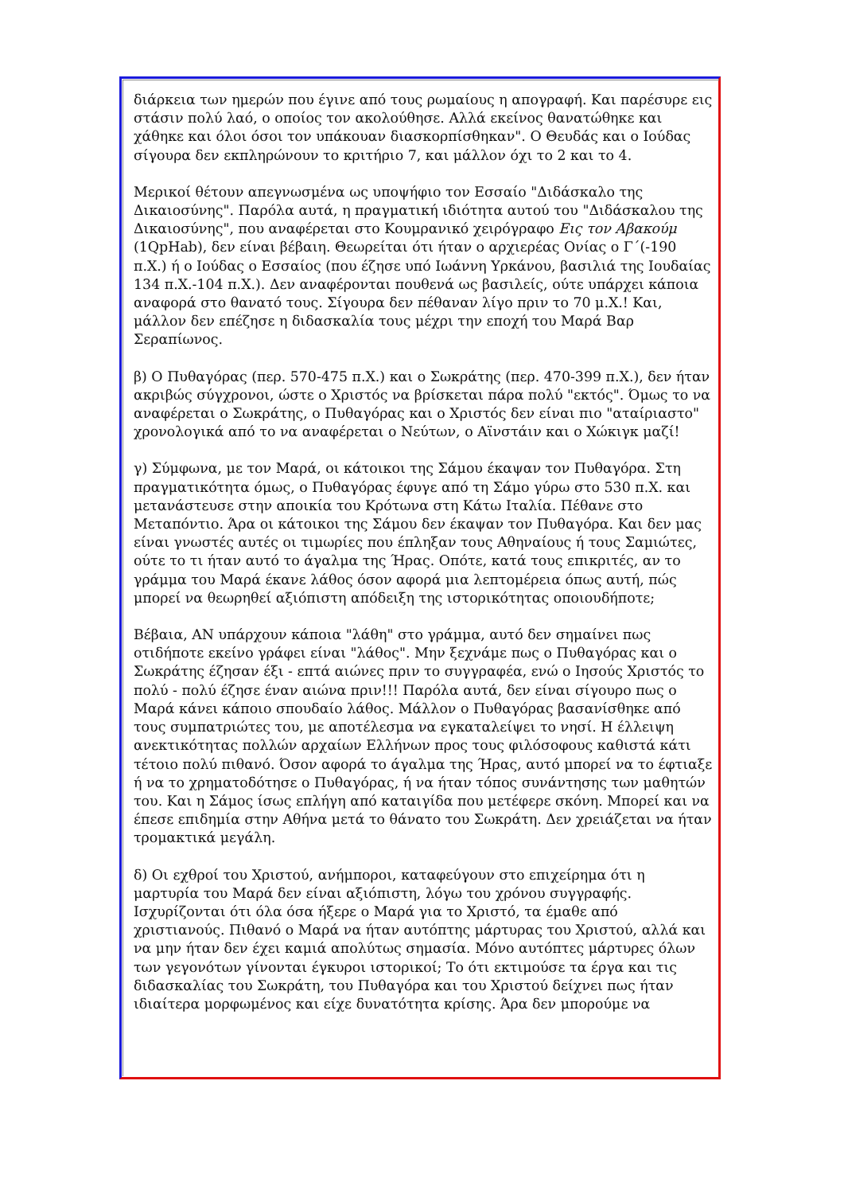διάρκεια των ημερών που έγινε από τους ρωμαίους η απογραφή. Και παρέσυρε εις στάσιν πολύ λαό, ο οποίος τον ακολούθησε. Αλλά εκείνος θανατώθηκε και χάθηκε και όλοι όσοι τον υπάκουαν διασκορπίσθηκαν". Ο Θευδάς και ο Ιούδας σίγουρα δεν εκπληρώνουν το κριτήριο 7, και μάλλον όχι το 2 και το 4.
Μερικοί θέτουν απεγνωσμένα ως υποψήφιο τον Εσσαίο "Διδάσκαλο της Δικαιοσύνης". Παρόλα αυτά, η πραγματική ιδιότητα αυτού του "Διδάσκαλου της Δικαιοσύνης", που αναφέρεται στο Κουμρανικό χειρόγραφο Εις τον Αβακούμ (1QpHab), δεν είναι βέβαιη. Θεωρείται ότι ήταν ο αρχιερέας Ονίας ο Γ΄(-190 π.Χ.) ή ο Ιούδας ο Εσσαίος (που έζησε υπό Ιωάννη Υρκάνου, βασιλιά της Ιουδαίας 134 π.Χ.-104 π.Χ.). Δεν αναφέρονται πουθενά ως βασιλείς, ούτε υπάρχει κάποια αναφορά στο θανατό τους. Σίγουρα δεν πέθαναν λίγο πριν το 70 μ.Χ.! Και, μάλλον δεν επέζησε η διδασκαλία τους μέχρι την εποχή του Μαρά Βαρ Σεραπίωνος.
β) Ο Πυθαγόρας (περ. 570-475 π.Χ.) και ο Σωκράτης (περ. 470-399 π.Χ.), δεν ήταν ακριβώς σύγχρονοι, ώστε ο Χριστός να βρίσκεται πάρα πολύ "εκτός". Όμως το να αναφέρεται ο Σωκράτης, ο Πυθαγόρας και ο Χριστός δεν είναι πιο "αταίριαστο" χρονολογικά από το να αναφέρεται ο Νεύτων, ο Αϊνστάιν και ο Χώκιγκ μαζί!
γ) Σύμφωνα, με τον Μαρά, οι κάτοικοι της Σάμου έκαψαν τον Πυθαγόρα. Στη πραγματικότητα όμως, ο Πυθαγόρας έφυγε από τη Σάμο γύρω στο 530 π.Χ. και μετανάστευσε στην αποικία του Κρότωνα στη Κάτω Ιταλία. Πέθανε στο Μεταπόντιο. Άρα οι κάτοικοι της Σάμου δεν έκαψαν τον Πυθαγόρα. Και δεν μας είναι γνωστές αυτές οι τιμωρίες που έπληξαν τους Αθηναίους ή τους Σαμιώτες, ούτε το τι ήταν αυτό το άγαλμα της Ήρας. Οπότε, κατά τους επικριτές, αν το γράμμα του Μαρά έκανε λάθος όσον αφορά μια λεπτομέρεια όπως αυτή, πώς μπορεί να θεωρηθεί αξιόπιστη απόδειξη της ιστορικότητας οποιουδήποτε;
Βέβαια, ΑΝ υπάρχουν κάποια "λάθη" στο γράμμα, αυτό δεν σημαίνει πως οτιδήποτε εκείνο γράφει είναι "λάθος". Μην ξεχνάμε πως ο Πυθαγόρας και ο Σωκράτης έζησαν έξι - επτά αιώνες πριν το συγγραφέα, ενώ ο Ιησούς Χριστός το πολύ - πολύ έζησε έναν αιώνα πριν!!! Παρόλα αυτά, δεν είναι σίγουρο πως ο Μαρά κάνει κάποιο σπουδαίο λάθος. Μάλλον ο Πυθαγόρας βασανίσθηκε από τους συμπατριώτες του, με αποτέλεσμα να εγκαταλείψει το νησί. Η έλλειψη ανεκτικότητας πολλών αρχαίων Ελλήνων προς τους φιλόσοφους καθιστά κάτι τέτοιο πολύ πιθανό. Όσον αφορά το άγαλμα της Ήρας, αυτό μπορεί να το έφτιαξε ή να το χρηματοδότησε ο Πυθαγόρας, ή να ήταν τόπος συνάντησης των μαθητών του. Και η Σάμος ίσως επλήγη από καταιγίδα που μετέφερε σκόνη. Μπορεί και να έπεσε επιδημία στην Αθήνα μετά το θάνατο του Σωκράτη. Δεν χρειάζεται να ήταν τρομακτικά μεγάλη.
δ) Οι εχθροί του Χριστού, ανήμποροι, καταφεύγουν στο επιχείρημα ότι η μαρτυρία του Μαρά δεν είναι αξιόπιστη, λόγω του χρόνου συγγραφής. Ισχυρίζονται ότι όλα όσα ήξερε ο Μαρά για το Χριστό, τα έμαθε από χριστιανούς. Πιθανό ο Μαρά να ήταν αυτόπτης μάρτυρας του Χριστού, αλλά και να μην ήταν δεν έχει καμιά απολύτως σημασία. Μόνο αυτόπτες μάρτυρες όλων των γεγονότων γίνονται έγκυροι ιστορικοί; Το ότι εκτιμούσε τα έργα και τις διδασκαλίας του Σωκράτη, του Πυθαγόρα και του Χριστού δείχνει πως ήταν ιδιαίτερα μορφωμένος και είχε δυνατότητα κρίσης. Άρα δεν μπορούμε να